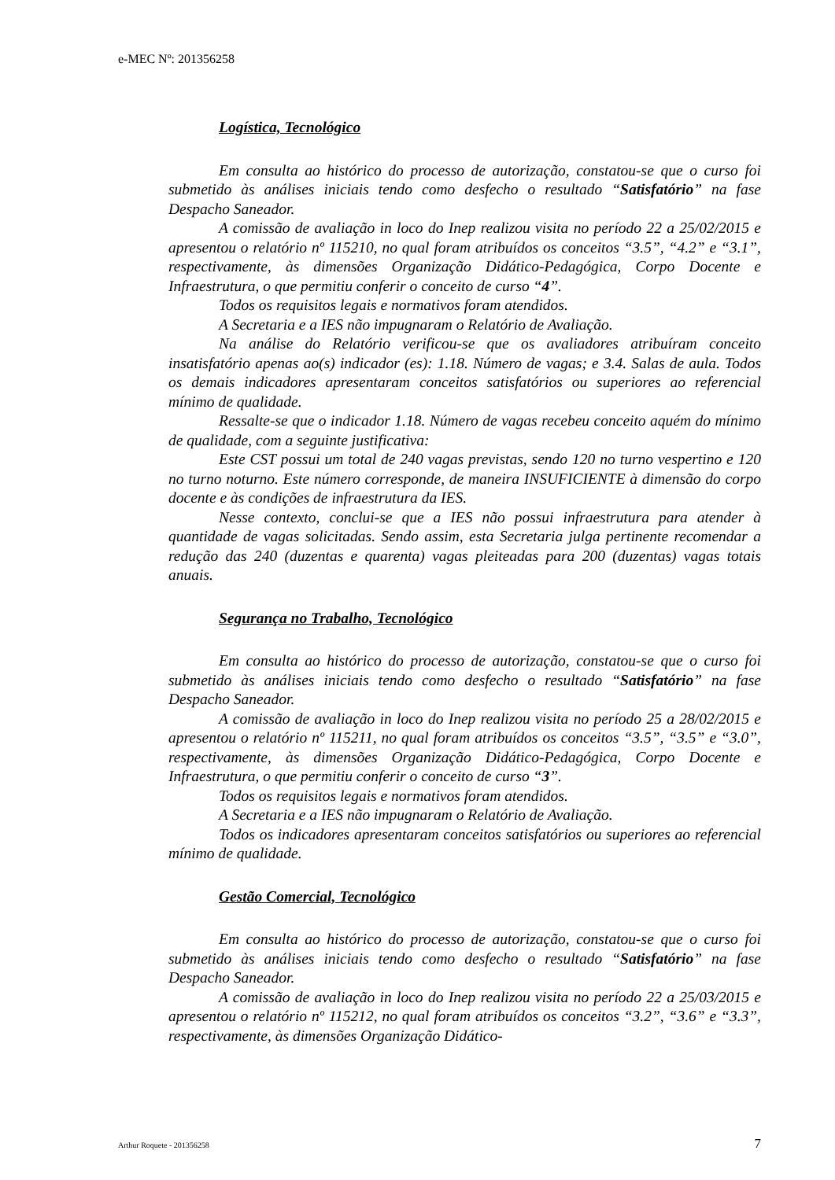e-MEC Nº: 201356258
Logística, Tecnológico
Em consulta ao histórico do processo de autorização, constatou-se que o curso foi submetido às análises iniciais tendo como desfecho o resultado “Satisfatório” na fase Despacho Saneador.
A comissão de avaliação in loco do Inep realizou visita no período 22 a 25/02/2015 e apresentou o relatório nº 115210, no qual foram atribuídos os conceitos “3.5”, “4.2” e “3.1”, respectivamente, às dimensões Organização Didático-Pedagógica, Corpo Docente e Infraestrutura, o que permitiu conferir o conceito de curso “4”.
Todos os requisitos legais e normativos foram atendidos.
A Secretaria e a IES não impugnaram o Relatório de Avaliação.
Na análise do Relatório verificou-se que os avaliadores atribuíram conceito insatisfatório apenas ao(s) indicador (es): 1.18. Número de vagas; e 3.4. Salas de aula. Todos os demais indicadores apresentaram conceitos satisfatórios ou superiores ao referencial mínimo de qualidade.
Ressalte-se que o indicador 1.18. Número de vagas recebeu conceito aquém do mínimo de qualidade, com a seguinte justificativa:
Este CST possui um total de 240 vagas previstas, sendo 120 no turno vespertino e 120 no turno noturno. Este número corresponde, de maneira INSUFICIENTE à dimensão do corpo docente e às condições de infraestrutura da IES.
Nesse contexto, conclui-se que a IES não possui infraestrutura para atender à quantidade de vagas solicitadas. Sendo assim, esta Secretaria julga pertinente recomendar a redução das 240 (duzentas e quarenta) vagas pleiteadas para 200 (duzentas) vagas totais anuais.
Segurança no Trabalho, Tecnológico
Em consulta ao histórico do processo de autorização, constatou-se que o curso foi submetido às análises iniciais tendo como desfecho o resultado “Satisfatório” na fase Despacho Saneador.
A comissão de avaliação in loco do Inep realizou visita no período 25 a 28/02/2015 e apresentou o relatório nº 115211, no qual foram atribuídos os conceitos “3.5”, “3.5” e “3.0”, respectivamente, às dimensões Organização Didático-Pedagógica, Corpo Docente e Infraestrutura, o que permitiu conferir o conceito de curso “3”.
Todos os requisitos legais e normativos foram atendidos.
A Secretaria e a IES não impugnaram o Relatório de Avaliação.
Todos os indicadores apresentaram conceitos satisfatórios ou superiores ao referencial mínimo de qualidade.
Gestão Comercial, Tecnológico
Em consulta ao histórico do processo de autorização, constatou-se que o curso foi submetido às análises iniciais tendo como desfecho o resultado “Satisfatório” na fase Despacho Saneador.
A comissão de avaliação in loco do Inep realizou visita no período 22 a 25/03/2015 e apresentou o relatório nº 115212, no qual foram atribuídos os conceitos “3.2”, “3.6” e “3.3”, respectivamente, às dimensões Organização Didático-
Arthur Roquete - 201356258 7